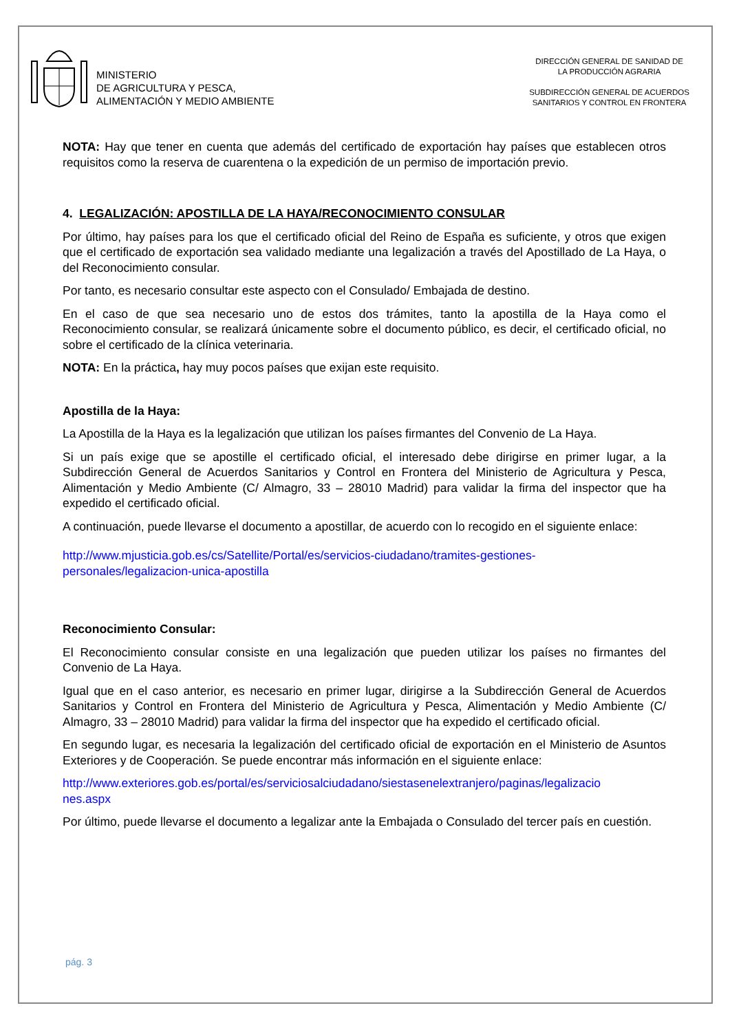MINISTERIO
DE AGRICULTURA Y PESCA,
ALIMENTACIÓN Y MEDIO AMBIENTE
DIRECCIÓN GENERAL DE SANIDAD DE
LA PRODUCCIÓN AGRARIA
SUBDIRECCIÓN GENERAL DE ACUERDOS
SANITARIOS Y CONTROL EN FRONTERA
NOTA: Hay que tener en cuenta que además del certificado de exportación hay países que establecen otros requisitos como la reserva de cuarentena o la expedición de un permiso de importación previo.
4. LEGALIZACIÓN: APOSTILLA DE LA HAYA/RECONOCIMIENTO CONSULAR
Por último, hay países para los que el certificado oficial del Reino de España es suficiente, y otros que exigen que el certificado de exportación sea validado mediante una legalización a través del Apostillado de La Haya, o del Reconocimiento consular.
Por tanto, es necesario consultar este aspecto con el Consulado/ Embajada de destino.
En el caso de que sea necesario uno de estos dos trámites, tanto la apostilla de la Haya como el Reconocimiento consular, se realizará únicamente sobre el documento público, es decir, el certificado oficial, no sobre el certificado de la clínica veterinaria.
NOTA: En la práctica, hay muy pocos países que exijan este requisito.
Apostilla de la Haya:
La Apostilla de la Haya es la legalización que utilizan los países firmantes del Convenio de La Haya.
Si un país exige que se apostille el certificado oficial, el interesado debe dirigirse en primer lugar, a la Subdirección General de Acuerdos Sanitarios y Control en Frontera del Ministerio de Agricultura y Pesca, Alimentación y Medio Ambiente (C/ Almagro, 33 – 28010 Madrid) para validar la firma del inspector que ha expedido el certificado oficial.
A continuación, puede llevarse el documento a apostillar, de acuerdo con lo recogido en el siguiente enlace:
http://www.mjusticia.gob.es/cs/Satellite/Portal/es/servicios-ciudadano/tramites-gestiones-
personales/legalizacion-unica-apostilla
Reconocimiento Consular:
El Reconocimiento consular consiste en una legalización que pueden utilizar los países no firmantes del Convenio de La Haya.
Igual que en el caso anterior, es necesario en primer lugar, dirigirse a la Subdirección General de Acuerdos Sanitarios y Control en Frontera del Ministerio de Agricultura y Pesca, Alimentación y Medio Ambiente (C/ Almagro, 33 – 28010 Madrid) para validar la firma del inspector que ha expedido el certificado oficial.
En segundo lugar, es necesaria la legalización del certificado oficial de exportación en el Ministerio de Asuntos Exteriores y de Cooperación. Se puede encontrar más información en el siguiente enlace:
http://www.exteriores.gob.es/portal/es/serviciosalciudadano/siestasenelextranjero/paginas/legalizacio
nes.aspx
Por último, puede llevarse el documento a legalizar ante la Embajada o Consulado del tercer país en cuestión.
pág. 3